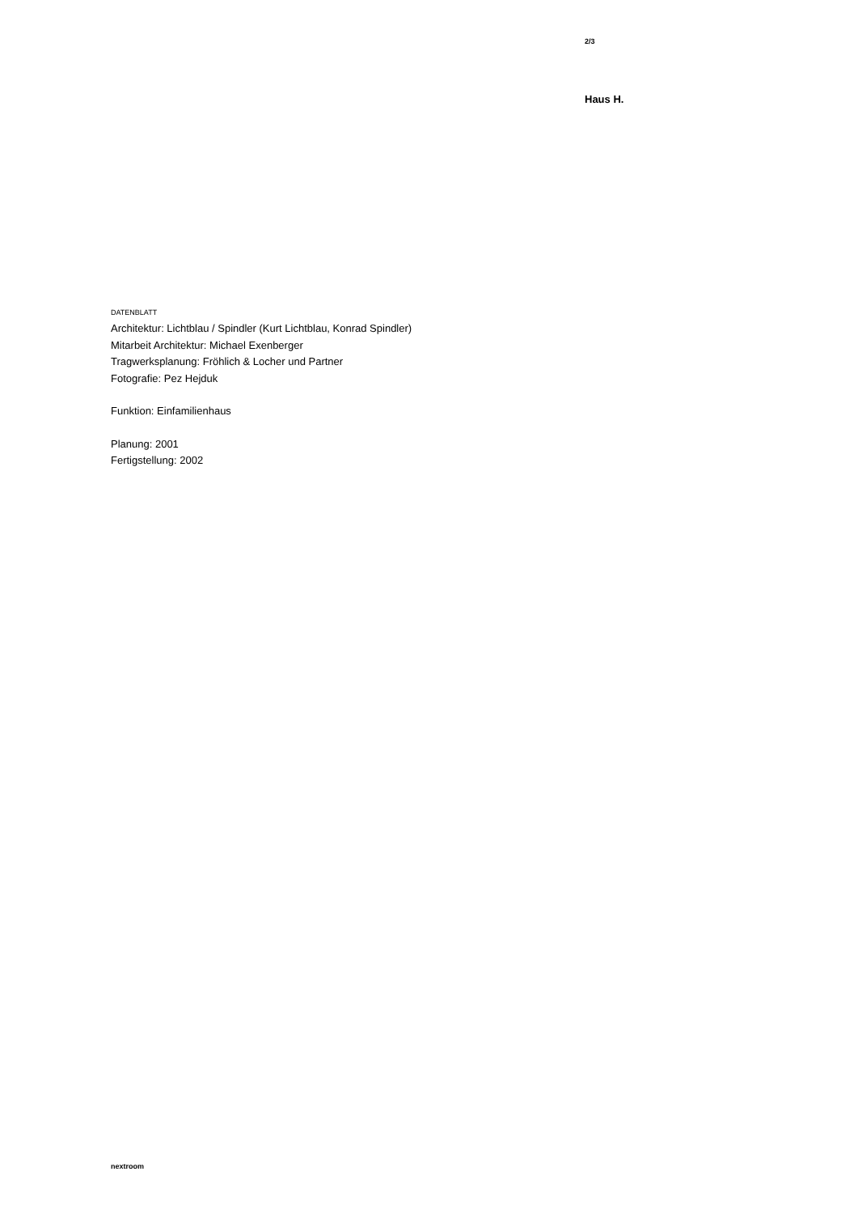2/3
Haus H.
DATENBLATT
Architektur: Lichtblau / Spindler (Kurt Lichtblau, Konrad Spindler)
Mitarbeit Architektur: Michael Exenberger
Tragwerksplanung: Fröhlich & Locher und Partner
Fotografie: Pez Hejduk
Funktion: Einfamilienhaus
Planung: 2001
Fertigstellung: 2002
nextroom